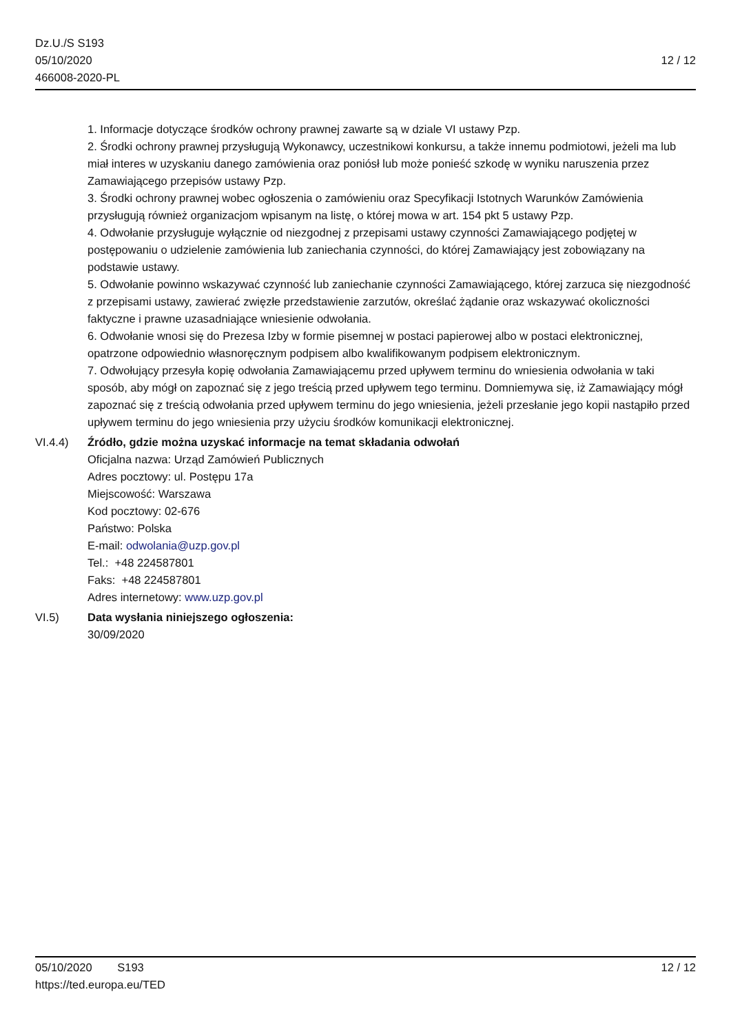Dz.U./S S193
05/10/2020
466008-2020-PL
12 / 12
1. Informacje dotyczące środków ochrony prawnej zawarte są w dziale VI ustawy Pzp.
2. Środki ochrony prawnej przysługują Wykonawcy, uczestnikowi konkursu, a także innemu podmiotowi, jeżeli ma lub miał interes w uzyskaniu danego zamówienia oraz poniósł lub może ponieść szkodę w wyniku naruszenia przez Zamawiającego przepisów ustawy Pzp.
3. Środki ochrony prawnej wobec ogłoszenia o zamówieniu oraz Specyfikacji Istotnych Warunków Zamówienia przysługują również organizacjom wpisanym na listę, o której mowa w art. 154 pkt 5 ustawy Pzp.
4. Odwołanie przysługuje wyłącznie od niezgodnej z przepisami ustawy czynności Zamawiającego podjętej w postępowaniu o udzielenie zamówienia lub zaniechania czynności, do której Zamawiający jest zobowiązany na podstawie ustawy.
5. Odwołanie powinno wskazywać czynność lub zaniechanie czynności Zamawiającego, której zarzuca się niezgodność z przepisami ustawy, zawierać zwięzłe przedstawienie zarzutów, określać żądanie oraz wskazywać okoliczności faktyczne i prawne uzasadniające wniesienie odwołania.
6. Odwołanie wnosi się do Prezesa Izby w formie pisemnej w postaci papierowej albo w postaci elektronicznej, opatrzone odpowiednio własnoręcznym podpisem albo kwalifikowanym podpisem elektronicznym.
7. Odwołujący przesyła kopię odwołania Zamawiającemu przed upływem terminu do wniesienia odwołania w taki sposób, aby mógł on zapoznać się z jego treścią przed upływem tego terminu. Domniemywa się, iż Zamawiający mógł zapoznać się z treścią odwołania przed upływem terminu do jego wniesienia, jeżeli przesłanie jego kopii nastąpiło przed upływem terminu do jego wniesienia przy użyciu środków komunikacji elektronicznej.
VI.4.4) Źródło, gdzie można uzyskać informacje na temat składania odwołań
Oficjalna nazwa: Urząd Zamówień Publicznych
Adres pocztowy: ul. Postępu 17a
Miejscowość: Warszawa
Kod pocztowy: 02-676
Państwo: Polska
E-mail: odwolania@uzp.gov.pl
Tel.: +48 224587801
Faks: +48 224587801
Adres internetowy: www.uzp.gov.pl
VI.5) Data wysłania niniejszego ogłoszenia:
30/09/2020
05/10/2020 S193
https://ted.europa.eu/TED
12 / 12